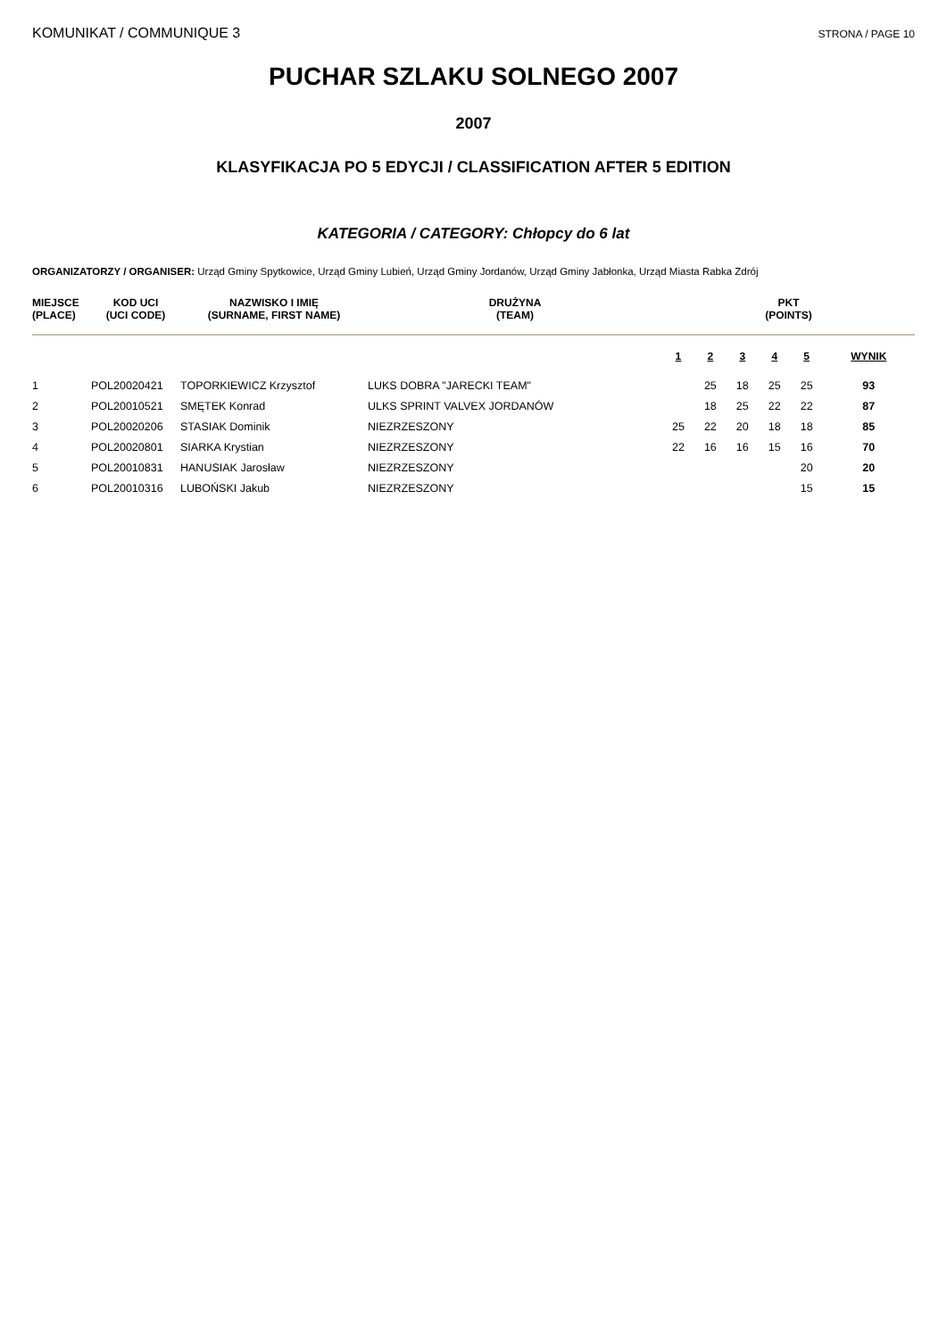KOMUNIKAT / COMMUNIQUE 3 STRONA / PAGE 10
PUCHAR SZLAKU SOLNEGO 2007
2007
KLASYFIKACJA PO 5 EDYCJI / CLASSIFICATION AFTER 5 EDITION
KATEGORIA / CATEGORY: Chłopcy do 6 lat
ORGANIZATORZY / ORGANISER: Urząd Gminy Spytkowice, Urząd Gminy Lubień, Urząd Gminy Jordanów, Urząd Gminy Jabłonka, Urząd Miasta Rabka Zdrój
| MIEJSCE (PLACE) | KOD UCI (UCI CODE) | NAZWISKO I IMIĘ (SURNAME, FIRST NAME) | DRUŻYNA (TEAM) | PKT (POINTS) | | | | | |
| --- | --- | --- | --- | --- | --- | --- | --- | --- | --- |
| | | | | 1 | 2 | 3 | 4 | 5 | WYNIK |
| 1 | POL20020421 | TOPORKIEWICZ Krzysztof | LUKS DOBRA "JARECKI TEAM" | | 25 | 18 | 25 | 25 | 93 |
| 2 | POL20010521 | SMĘTEK Konrad | ULKS SPRINT VALVEX JORDANÓW | | 18 | 25 | 22 | 22 | 87 |
| 3 | POL20020206 | STASIAK Dominik | NIEZRZESZONY | 25 | 22 | 20 | 18 | 18 | 85 |
| 4 | POL20020801 | SIARKA Krystian | NIEZRZESZONY | 22 | 16 | 16 | 15 | 16 | 70 |
| 5 | POL20010831 | HANUSIAK Jarosław | NIEZRZESZONY | | | | | 20 | 20 |
| 6 | POL20010316 | LUBOŃSKI Jakub | NIEZRZESZONY | | | | | 15 | 15 |